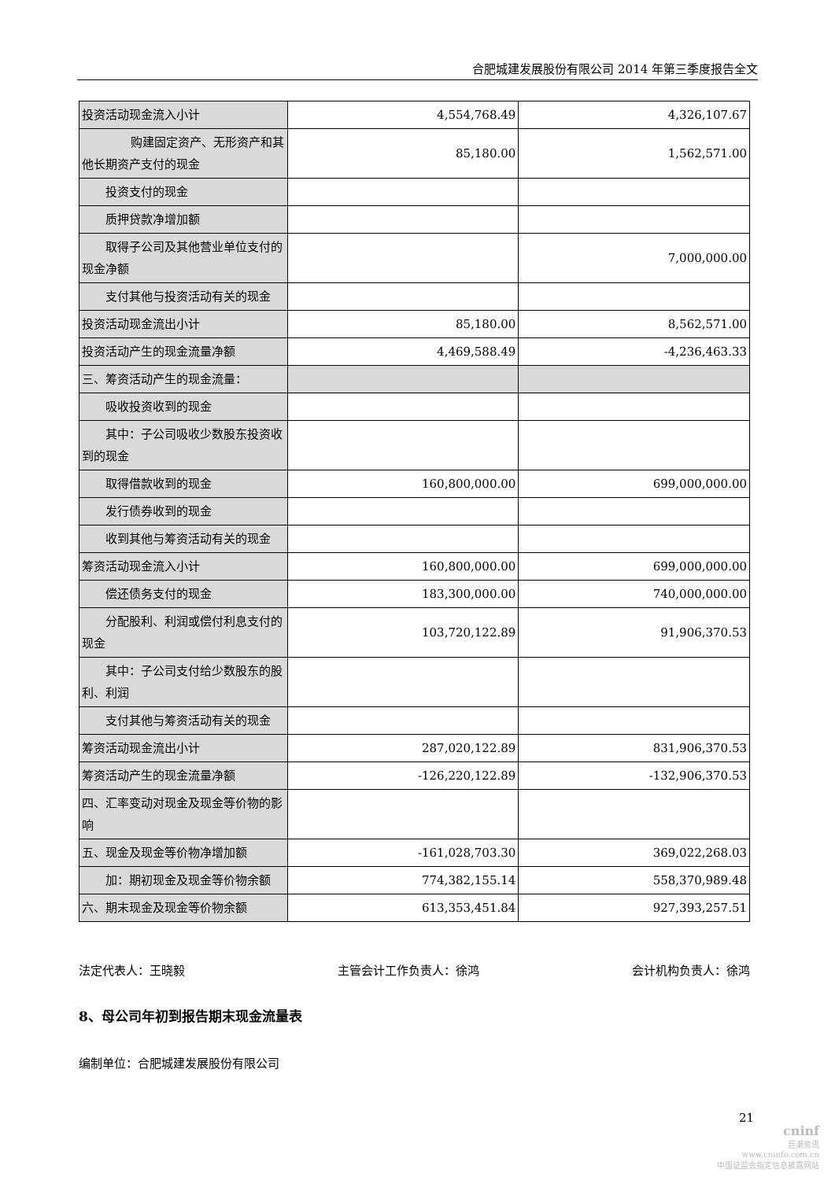合肥城建发展股份有限公司 2014 年第三季度报告全文
| 投资活动现金流入小计 | 4,554,768.49 | 4,326,107.67 |
| 购建固定资产、无形资产和其他长期资产支付的现金 | 85,180.00 | 1,562,571.00 |
| 投资支付的现金 | | |
| 质押贷款净增加额 | | |
| 取得子公司及其他营业单位支付的现金净额 | | 7,000,000.00 |
| 支付其他与投资活动有关的现金 | | |
| 投资活动现金流出小计 | 85,180.00 | 8,562,571.00 |
| 投资活动产生的现金流量净额 | 4,469,588.49 | -4,236,463.33 |
| 三、筹资活动产生的现金流量： | | |
| 吸收投资收到的现金 | | |
| 其中：子公司吸收少数股东投资收到的现金 | | |
| 取得借款收到的现金 | 160,800,000.00 | 699,000,000.00 |
| 发行债券收到的现金 | | |
| 收到其他与筹资活动有关的现金 | | |
| 筹资活动现金流入小计 | 160,800,000.00 | 699,000,000.00 |
| 偿还债务支付的现金 | 183,300,000.00 | 740,000,000.00 |
| 分配股利、利润或偿付利息支付的现金 | 103,720,122.89 | 91,906,370.53 |
| 其中：子公司支付给少数股东的股利、利润 | | |
| 支付其他与筹资活动有关的现金 | | |
| 筹资活动现金流出小计 | 287,020,122.89 | 831,906,370.53 |
| 筹资活动产生的现金流量净额 | -126,220,122.89 | -132,906,370.53 |
| 四、汇率变动对现金及现金等价物的影响 | | |
| 五、现金及现金等价物净增加额 | -161,028,703.30 | 369,022,268.03 |
| 加：期初现金及现金等价物余额 | 774,382,155.14 | 558,370,989.48 |
| 六、期末现金及现金等价物余额 | 613,353,451.84 | 927,393,257.51 |
法定代表人：王晓毅 主管会计工作负责人：徐鸿 会计机构负责人：徐鸿
8、母公司年初到报告期末现金流量表
编制单位：合肥城建发展股份有限公司
21
cninf
巨潮资讯
www.cninfo.com.cn
中国证监会指定信息披露网站